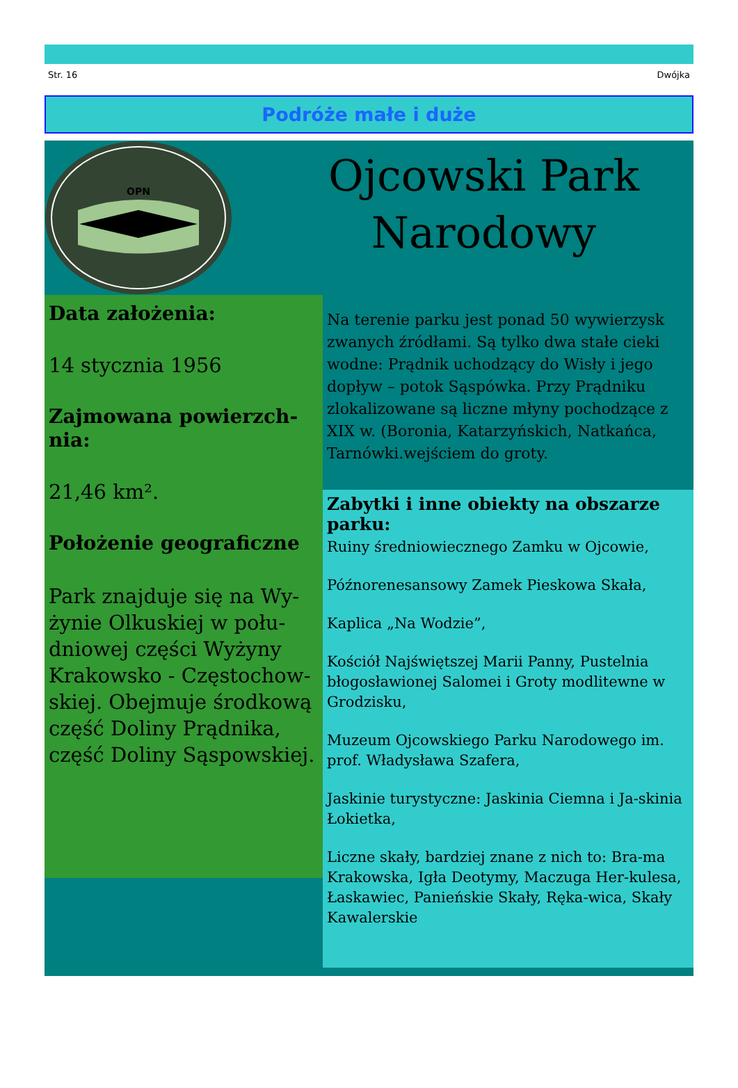Str. 16 Dwójka
Podróże małe i duże
OPN
Ojcowski Park Narodowy
Data założenia:
14 stycznia 1956
Zajmowana powierzch-nia:
21,46 km².
Położenie geograficzne
Park znajduje się na Wy-żynie Olkuskiej w połu-dniowej części Wyżyny Krakowsko - Częstochow-skiej. Obejmuje środkową część Doliny Prądnika, część Doliny Sąspowskiej.
Na terenie parku jest ponad 50 wywierzysk zwanych źródłami. Są tylko dwa stałe cieki wodne: Prądnik uchodzący do Wisły i jego dopływ – potok Sąspówka. Przy Prądniku zlokalizowane są liczne młyny pochodzące z XIX w. (Boronia, Katarzyńskich, Natkańca, Tarnówki.wejściem do groty.
Zabytki i inne obiekty na obszarze parku:
Ruiny średniowiecznego Zamku w Ojcowie,
Późnorenesansowy Zamek Pieskowa Skała,
Kaplica „Na Wodzie”,
Kościół Najświętszej Marii Panny, Pustelnia błogosławionej Salomei i Groty modlitewne w Grodzisku,
Muzeum Ojcowskiego Parku Narodowego im. prof. Władysława Szafera,
Jaskinie turystyczne: Jaskinia Ciemna i Ja-skinia Łokietka,
Liczne skały, bardziej znane z nich to: Bra-ma Krakowska, Igła Deotymy, Maczuga Her-kulesa, Łaskawiec, Panieńskie Skały, Ręka-wica, Skały Kawalerskie